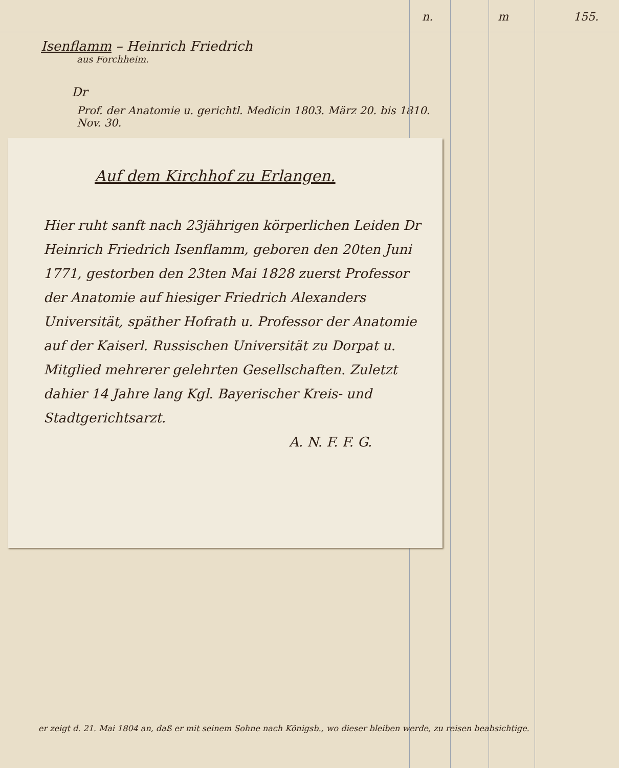n. m 155.
Isenflamm – Heinrich Friedrich
aus Forchheim.
Dr
Prof. der Anatomie u. gerichtl. Medicin 1803. März 20. bis 1810.
Nov. 30.
Auf dem Kirchhof zu Erlangen.
Hier ruht sanft nach 23jährigen körperlichen Leiden Dr Heinrich Friedrich Isenflamm, geboren den 20ten Juni 1771, gestorben den 23ten Mai 1828 zuerst Professor der Anatomie auf hiesiger Friedrich Alexanders Universität, späther Hofrath u. Professor der Anatomie auf der Kaiserl. Russischen Universität zu Dorpat u. Mitglied mehrerer gelehrten Gesellschaften. Zuletzt dahier 14 Jahre lang Kgl. Bayerischer Kreis- und Stadtgerichtsarzt.
A. N. F. F. G.
er zeigt d. 21. Mai 1804 an, daß er mit seinem Sohne nach Königsb., wo dieser bleiben werde, zu reisen beabsichtige.